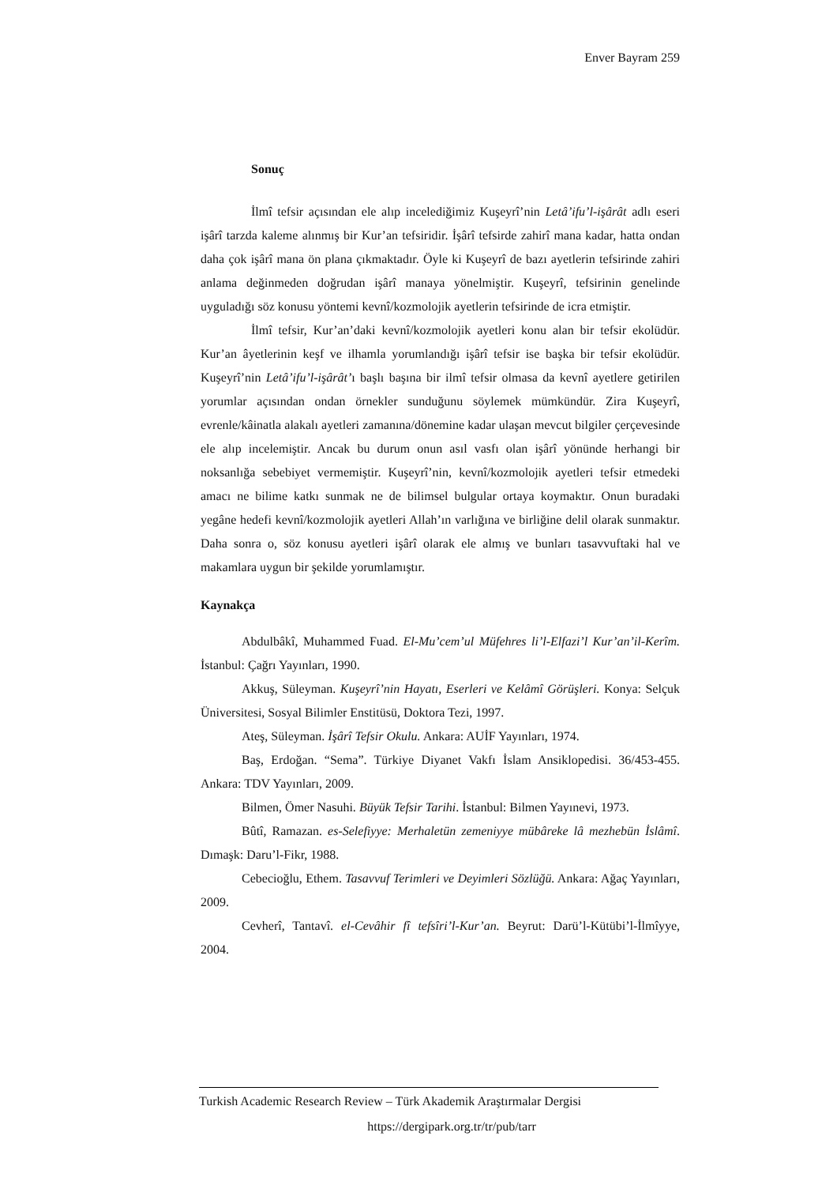Enver Bayram 259
Sonuç
İlmî tefsir açısından ele alıp incelediğimiz Kuşeyrî’nin Letâ’ifu’l-işârât adlı eseri işârî tarzda kaleme alınmış bir Kur’an tefsiridir. İşârî tefsirde zahirî mana kadar, hatta ondan daha çok işârî mana ön plana çıkmaktadır. Öyle ki Kuşeyrî de bazı ayetlerin tefsirinde zahiri anlama değinmeden doğrudan işârî manaya yönelmiştir. Kuşeyrî, tefsirinin genelinde uyguladığı söz konusu yöntemi kevnî/kozmolojik ayetlerin tefsirinde de icra etmiştir.
İlmî tefsir, Kur’an’daki kevnî/kozmolojik ayetleri konu alan bir tefsir ekolüdür. Kur’an âyetlerinin keşf ve ilhamla yorumlandığı işârî tefsir ise başka bir tefsir ekolüdür. Kuşeyrî’nin Letâ’ifu’l-işârât’ı başlı başına bir ilmî tefsir olmasa da kevnî ayetlere getirilen yorumlar açısından ondan örnekler sunduğunu söylemek mümkündür. Zira Kuşeyrî, evrenle/kâinatla alakalı ayetleri zamanına/dönemine kadar ulaşan mevcut bilgiler çerçevesinde ele alıp incelemiştir. Ancak bu durum onun asıl vasfı olan işârî yönünde herhangi bir noksanlığa sebebiyet vermemiştir. Kuşeyrî’nin, kevnî/kozmolojik ayetleri tefsir etmedeki amacı ne bilime katkı sunmak ne de bilimsel bulgular ortaya koymaktır. Onun buradaki yegâne hedefi kevnî/kozmolojik ayetleri Allah’ın varlığına ve birliğine delil olarak sunmaktır. Daha sonra o, söz konusu ayetleri işârî olarak ele almış ve bunları tasavvuftaki hal ve makamlara uygun bir şekilde yorumlamıştır.
Kaynakça
Abdulbâkî, Muhammed Fuad. El-Mu’cem’ul Müfehres li’l-Elfazi’l Kur’an’il-Kerîm. İstanbul: Çağrı Yayınları, 1990.
Akkuş, Süleyman. Kuşeyrî’nin Hayatı, Eserleri ve Kelâmî Görüşleri. Konya: Selçuk Üniversitesi, Sosyal Bilimler Enstitüsü, Doktora Tezi, 1997.
Ateş, Süleyman. İşârî Tefsir Okulu. Ankara: AUİF Yayınları, 1974.
Baş, Erdoğan. “Sema”. Türkiye Diyanet Vakfı İslam Ansiklopedisi. 36/453-455. Ankara: TDV Yayınları, 2009.
Bilmen, Ömer Nasuhi. Büyük Tefsir Tarihi. İstanbul: Bilmen Yayınevi, 1973.
Bûtî, Ramazan. es-Selefiyye: Merhaletün zemeniyye mübâreke lâ mezhebün İslâmî. Dımaşk: Daru’l-Fikr, 1988.
Cebecioğlu, Ethem. Tasavvuf Terimleri ve Deyimleri Sözlüğü. Ankara: Ağaç Yayınları, 2009.
Cevherî, Tantavî. el-Cevâhir fî tefsîri’l-Kur’an. Beyrut: Darü’l-Kütübi’l-İlmîyye, 2004.
Turkish Academic Research Review – Türk Akademik Araştırmalar Dergisi
https://dergipark.org.tr/tr/pub/tarr